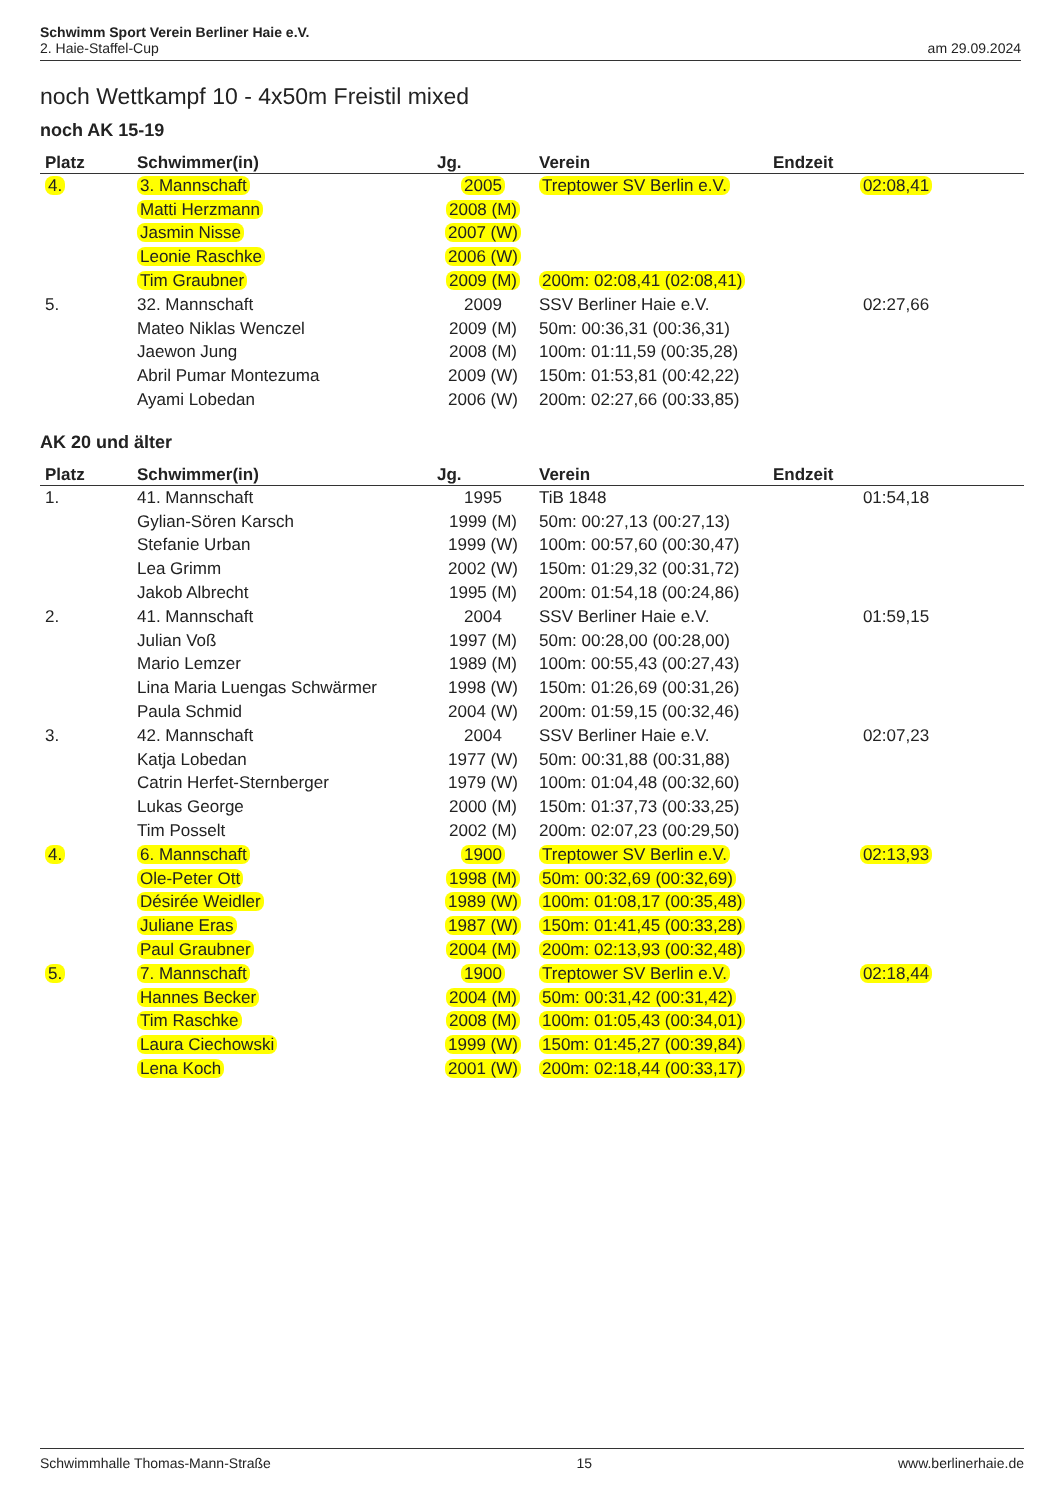Schwimm Sport Verein Berliner Haie e.V.
2. Haie-Staffel-Cup am 29.09.2024
noch Wettkampf 10 - 4x50m Freistil mixed
noch AK 15-19
| Platz | Schwimmer(in) | Jg. | Verein | Endzeit |
| --- | --- | --- | --- | --- |
| 4. | 3. Mannschaft | 2005 | Treptower SV Berlin e.V. | 02:08,41 |
| | Matti Herzmann | 2008 (M) | | |
| | Jasmin Nisse | 2007 (W) | | |
| | Leonie Raschke | 2006 (W) | | |
| | Tim Graubner | 2009 (M) | 200m: 02:08,41 (02:08,41) | |
| 5. | 32. Mannschaft | 2009 | SSV Berliner Haie e.V. | 02:27,66 |
| | Mateo Niklas Wenczel | 2009 (M) | 50m: 00:36,31 (00:36,31) | |
| | Jaewon Jung | 2008 (M) | 100m: 01:11,59 (00:35,28) | |
| | Abril Pumar Montezuma | 2009 (W) | 150m: 01:53,81 (00:42,22) | |
| | Ayami Lobedan | 2006 (W) | 200m: 02:27,66 (00:33,85) | |
AK 20 und älter
| Platz | Schwimmer(in) | Jg. | Verein | Endzeit |
| --- | --- | --- | --- | --- |
| 1. | 41. Mannschaft | 1995 | TiB 1848 | 01:54,18 |
| | Gylian-Sören Karsch | 1999 (M) | 50m: 00:27,13 (00:27,13) | |
| | Stefanie Urban | 1999 (W) | 100m: 00:57,60 (00:30,47) | |
| | Lea Grimm | 2002 (W) | 150m: 01:29,32 (00:31,72) | |
| | Jakob Albrecht | 1995 (M) | 200m: 01:54,18 (00:24,86) | |
| 2. | 41. Mannschaft | 2004 | SSV Berliner Haie e.V. | 01:59,15 |
| | Julian Voß | 1997 (M) | 50m: 00:28,00 (00:28,00) | |
| | Mario Lemzer | 1989 (M) | 100m: 00:55,43 (00:27,43) | |
| | Lina Maria Luengas Schwärmer | 1998 (W) | 150m: 01:26,69 (00:31,26) | |
| | Paula Schmid | 2004 (W) | 200m: 01:59,15 (00:32,46) | |
| 3. | 42. Mannschaft | 2004 | SSV Berliner Haie e.V. | 02:07,23 |
| | Katja Lobedan | 1977 (W) | 50m: 00:31,88 (00:31,88) | |
| | Catrin Herfet-Sternberger | 1979 (W) | 100m: 01:04,48 (00:32,60) | |
| | Lukas George | 2000 (M) | 150m: 01:37,73 (00:33,25) | |
| | Tim Posselt | 2002 (M) | 200m: 02:07,23 (00:29,50) | |
| 4. | 6. Mannschaft | 1900 | Treptower SV Berlin e.V. | 02:13,93 |
| | Ole-Peter Ott | 1998 (M) | 50m: 00:32,69 (00:32,69) | |
| | Désirée Weidler | 1989 (W) | 100m: 01:08,17 (00:35,48) | |
| | Juliane Eras | 1987 (W) | 150m: 01:41,45 (00:33,28) | |
| | Paul Graubner | 2004 (M) | 200m: 02:13,93 (00:32,48) | |
| 5. | 7. Mannschaft | 1900 | Treptower SV Berlin e.V. | 02:18,44 |
| | Hannes Becker | 2004 (M) | 50m: 00:31,42 (00:31,42) | |
| | Tim Raschke | 2008 (M) | 100m: 01:05,43 (00:34,01) | |
| | Laura Ciechowski | 1999 (W) | 150m: 01:45,27 (00:39,84) | |
| | Lena Koch | 2001 (W) | 200m: 02:18,44 (00:33,17) | |
Schwimmhalle Thomas-Mann-Straße 15 www.berlinerhaie.de